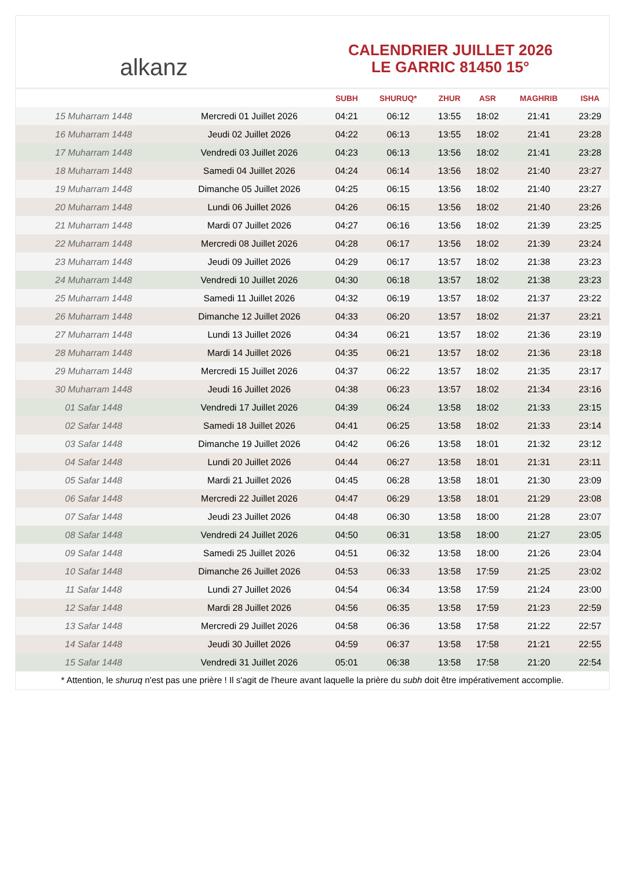alkanz
CALENDRIER JUILLET 2026
LE GARRIC 81450 15°
| | | SUBH | SHURUQ* | ZHUR | ASR | MAGHRIB | ISHA |
| --- | --- | --- | --- | --- | --- | --- | --- |
| 15 Muharram 1448 | Mercredi 01 Juillet 2026 | 04:21 | 06:12 | 13:55 | 18:02 | 21:41 | 23:29 |
| 16 Muharram 1448 | Jeudi 02 Juillet 2026 | 04:22 | 06:13 | 13:55 | 18:02 | 21:41 | 23:28 |
| 17 Muharram 1448 | Vendredi 03 Juillet 2026 | 04:23 | 06:13 | 13:56 | 18:02 | 21:41 | 23:28 |
| 18 Muharram 1448 | Samedi 04 Juillet 2026 | 04:24 | 06:14 | 13:56 | 18:02 | 21:40 | 23:27 |
| 19 Muharram 1448 | Dimanche 05 Juillet 2026 | 04:25 | 06:15 | 13:56 | 18:02 | 21:40 | 23:27 |
| 20 Muharram 1448 | Lundi 06 Juillet 2026 | 04:26 | 06:15 | 13:56 | 18:02 | 21:40 | 23:26 |
| 21 Muharram 1448 | Mardi 07 Juillet 2026 | 04:27 | 06:16 | 13:56 | 18:02 | 21:39 | 23:25 |
| 22 Muharram 1448 | Mercredi 08 Juillet 2026 | 04:28 | 06:17 | 13:56 | 18:02 | 21:39 | 23:24 |
| 23 Muharram 1448 | Jeudi 09 Juillet 2026 | 04:29 | 06:17 | 13:57 | 18:02 | 21:38 | 23:23 |
| 24 Muharram 1448 | Vendredi 10 Juillet 2026 | 04:30 | 06:18 | 13:57 | 18:02 | 21:38 | 23:23 |
| 25 Muharram 1448 | Samedi 11 Juillet 2026 | 04:32 | 06:19 | 13:57 | 18:02 | 21:37 | 23:22 |
| 26 Muharram 1448 | Dimanche 12 Juillet 2026 | 04:33 | 06:20 | 13:57 | 18:02 | 21:37 | 23:21 |
| 27 Muharram 1448 | Lundi 13 Juillet 2026 | 04:34 | 06:21 | 13:57 | 18:02 | 21:36 | 23:19 |
| 28 Muharram 1448 | Mardi 14 Juillet 2026 | 04:35 | 06:21 | 13:57 | 18:02 | 21:36 | 23:18 |
| 29 Muharram 1448 | Mercredi 15 Juillet 2026 | 04:37 | 06:22 | 13:57 | 18:02 | 21:35 | 23:17 |
| 30 Muharram 1448 | Jeudi 16 Juillet 2026 | 04:38 | 06:23 | 13:57 | 18:02 | 21:34 | 23:16 |
| 01 Safar 1448 | Vendredi 17 Juillet 2026 | 04:39 | 06:24 | 13:58 | 18:02 | 21:33 | 23:15 |
| 02 Safar 1448 | Samedi 18 Juillet 2026 | 04:41 | 06:25 | 13:58 | 18:02 | 21:33 | 23:14 |
| 03 Safar 1448 | Dimanche 19 Juillet 2026 | 04:42 | 06:26 | 13:58 | 18:01 | 21:32 | 23:12 |
| 04 Safar 1448 | Lundi 20 Juillet 2026 | 04:44 | 06:27 | 13:58 | 18:01 | 21:31 | 23:11 |
| 05 Safar 1448 | Mardi 21 Juillet 2026 | 04:45 | 06:28 | 13:58 | 18:01 | 21:30 | 23:09 |
| 06 Safar 1448 | Mercredi 22 Juillet 2026 | 04:47 | 06:29 | 13:58 | 18:01 | 21:29 | 23:08 |
| 07 Safar 1448 | Jeudi 23 Juillet 2026 | 04:48 | 06:30 | 13:58 | 18:00 | 21:28 | 23:07 |
| 08 Safar 1448 | Vendredi 24 Juillet 2026 | 04:50 | 06:31 | 13:58 | 18:00 | 21:27 | 23:05 |
| 09 Safar 1448 | Samedi 25 Juillet 2026 | 04:51 | 06:32 | 13:58 | 18:00 | 21:26 | 23:04 |
| 10 Safar 1448 | Dimanche 26 Juillet 2026 | 04:53 | 06:33 | 13:58 | 17:59 | 21:25 | 23:02 |
| 11 Safar 1448 | Lundi 27 Juillet 2026 | 04:54 | 06:34 | 13:58 | 17:59 | 21:24 | 23:00 |
| 12 Safar 1448 | Mardi 28 Juillet 2026 | 04:56 | 06:35 | 13:58 | 17:59 | 21:23 | 22:59 |
| 13 Safar 1448 | Mercredi 29 Juillet 2026 | 04:58 | 06:36 | 13:58 | 17:58 | 21:22 | 22:57 |
| 14 Safar 1448 | Jeudi 30 Juillet 2026 | 04:59 | 06:37 | 13:58 | 17:58 | 21:21 | 22:55 |
| 15 Safar 1448 | Vendredi 31 Juillet 2026 | 05:01 | 06:38 | 13:58 | 17:58 | 21:20 | 22:54 |
* Attention, le shuruq n'est pas une prière ! Il s'agit de l'heure avant laquelle la prière du subh doit être impérativement accomplie.